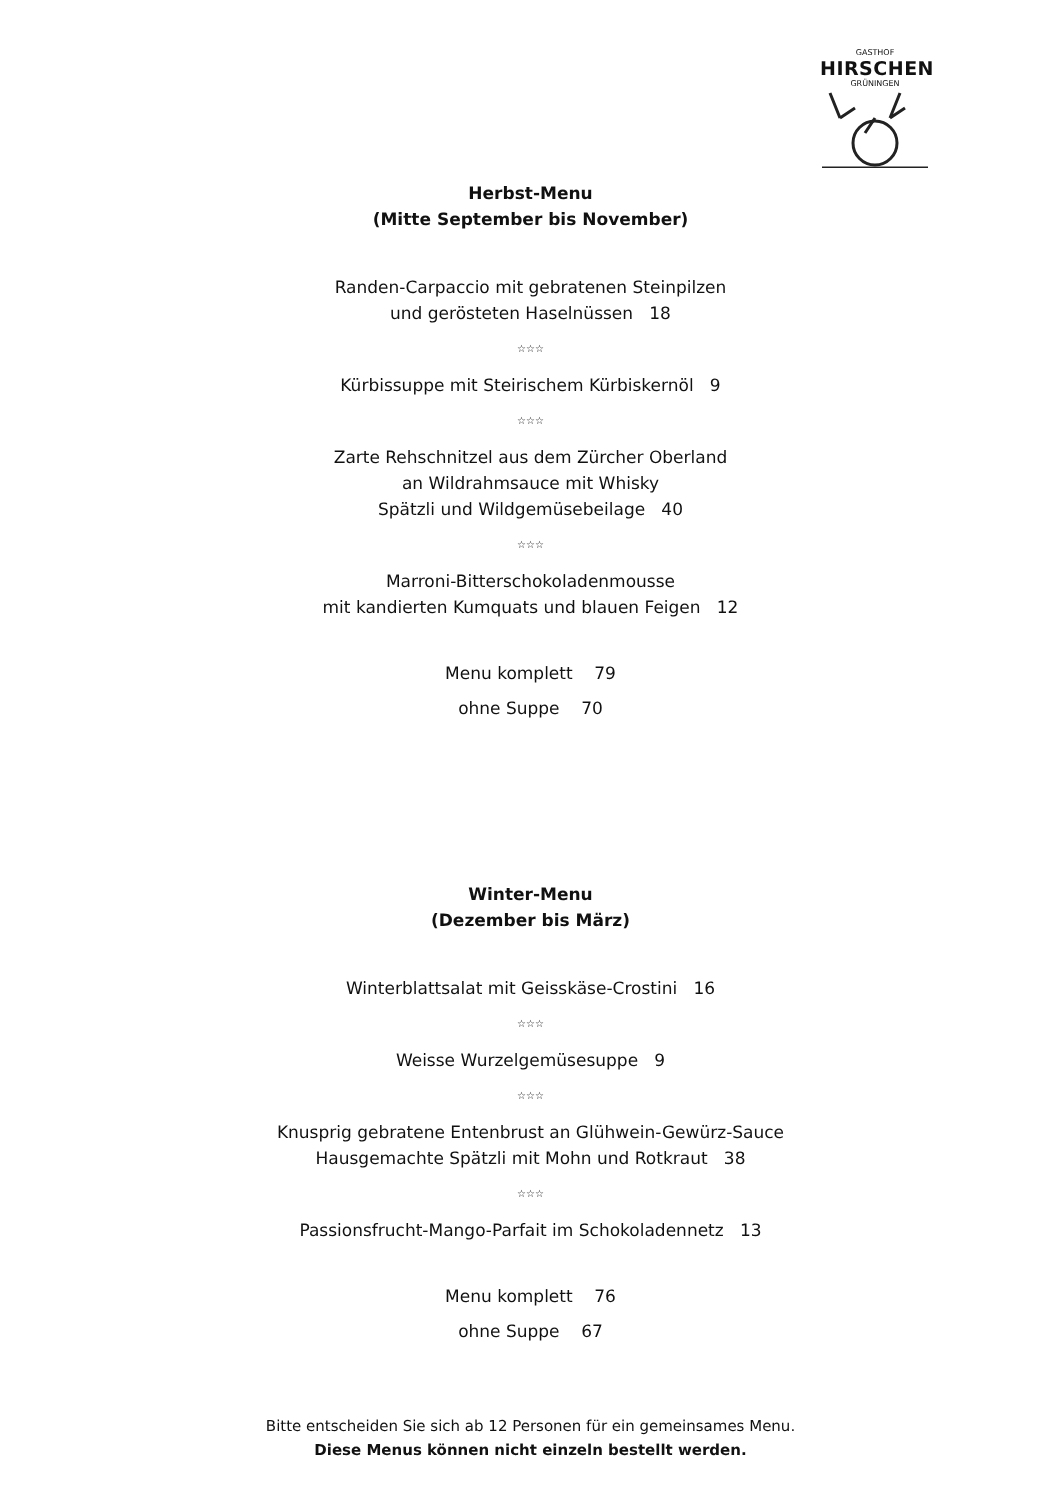GASTHOF
HIRSCHEN
GRÜNINGEN
Herbst-Menu
(Mitte September bis November)
Randen-Carpaccio mit gebratenen Steinpilzen
und gerösteten Haselnüssen 18
☆☆☆
Kürbissuppe mit Steirischem Kürbiskernöl 9
☆☆☆
Zarte Rehschnitzel aus dem Zürcher Oberland
an Wildrahmsauce mit Whisky
Spätzli und Wildgemüsebeilage 40
☆☆☆
Marroni-Bitterschokoladenmousse
mit kandierten Kumquats und blauen Feigen 12
Menu komplett 79
ohne Suppe 70
Winter-Menu
(Dezember bis März)
Winterblattsalat mit Geisskäse-Crostini 16
☆☆☆
Weisse Wurzelgemüsesuppe 9
☆☆☆
Knusprig gebratene Entenbrust an Glühwein-Gewürz-Sauce
Hausgemachte Spätzli mit Mohn und Rotkraut 38
☆☆☆
Passionsfrucht-Mango-Parfait im Schokoladennetz 13
Menu komplett 76
ohne Suppe 67
Bitte entscheiden Sie sich ab 12 Personen für ein gemeinsames Menu.
Diese Menus können nicht einzeln bestellt werden.